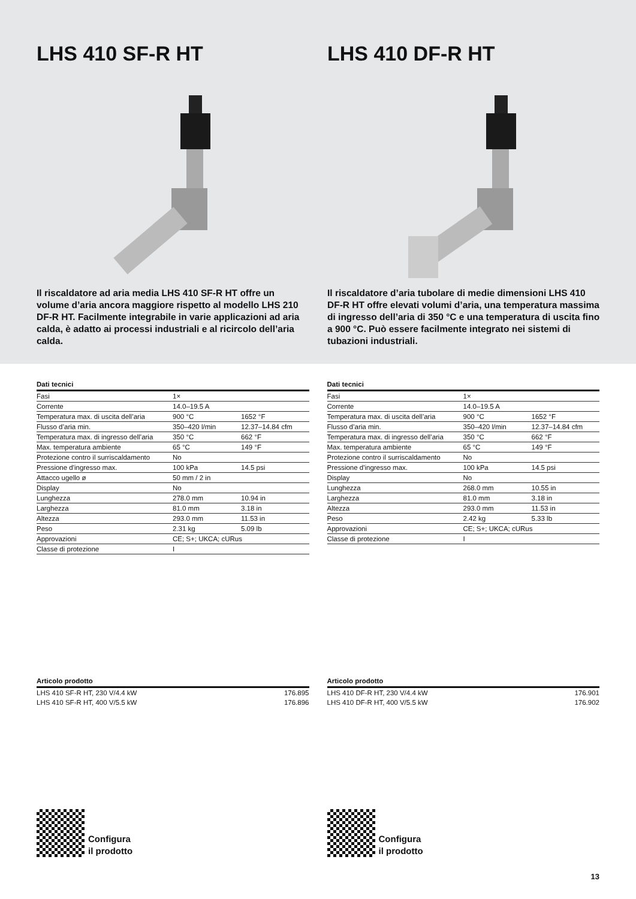LHS 410 SF-R HT
Il riscaldatore ad aria media LHS 410 SF-R HT offre un volume d’aria ancora maggiore rispetto al modello LHS 210 DF-R HT. Facilmente integrabile in varie appli­cazioni ad aria calda, è adatto ai processi industriali e al ricircolo dell’aria calda.
LHS 410 DF-R HT
Il riscaldatore d’aria tubolare di medie dimensioni LHS 410 DF-R HT offre elevati volumi d’aria, una tempera­tura massima di ingresso dell’aria di 350 °C e una tempera­tura di uscita fino a 900 °C. Può essere facilmente integrato nei sistemi di tubazioni industriali.
Dati tecnici
| Fasi | 1× | |
| Corrente | 14.0–19.5 A | |
| Temperatura max. di uscita dell’aria | 900 °C | 1652 °F |
| Flusso d’aria min. | 350–420 l/min | 12.37–14.84 cfm |
| Temperatura max. di ingresso dell’aria | 350 °C | 662 °F |
| Max. temperatura ambiente | 65 °C | 149 °F |
| Protezione contro il surriscaldamento | No | |
| Pressione d'ingresso max. | 100 kPa | 14.5 psi |
| Attacco ugello ø | 50 mm / 2 in | |
| Display | No | |
| Lunghezza | 278.0 mm | 10.94 in |
| Larghezza | 81.0 mm | 3.18 in |
| Altezza | 293.0 mm | 11.53 in |
| Peso | 2.31 kg | 5.09 lb |
| Approvazioni | CE; S+; UKCA; cURus | |
| Classe di protezione | I | |
Articolo prodotto
| LHS 410 SF-R HT, 230 V/4.4 kW | | 176.895 |
| LHS 410 SF-R HT, 400 V/5.5 kW | | 176.896 |
Configura
il prodotto
Dati tecnici
| Fasi | 1× | |
| Corrente | 14.0–19.5 A | |
| Temperatura max. di uscita dell’aria | 900 °C | 1652 °F |
| Flusso d’aria min. | 350–420 l/min | 12.37–14.84 cfm |
| Temperatura max. di ingresso dell’aria | 350 °C | 662 °F |
| Max. temperatura ambiente | 65 °C | 149 °F |
| Protezione contro il surriscaldamento | No | |
| Pressione d'ingresso max. | 100 kPa | 14.5 psi |
| Display | No | |
| Lunghezza | 268.0 mm | 10.55 in |
| Larghezza | 81.0 mm | 3.18 in |
| Altezza | 293.0 mm | 11.53 in |
| Peso | 2.42 kg | 5.33 lb |
| Approvazioni | CE; S+; UKCA; cURus | |
| Classe di protezione | I | |
Articolo prodotto
| LHS 410 DF-R HT, 230 V/4.4 kW | | 176.901 |
| LHS 410 DF-R HT, 400 V/5.5 kW | | 176.902 |
Configura
il prodotto
13